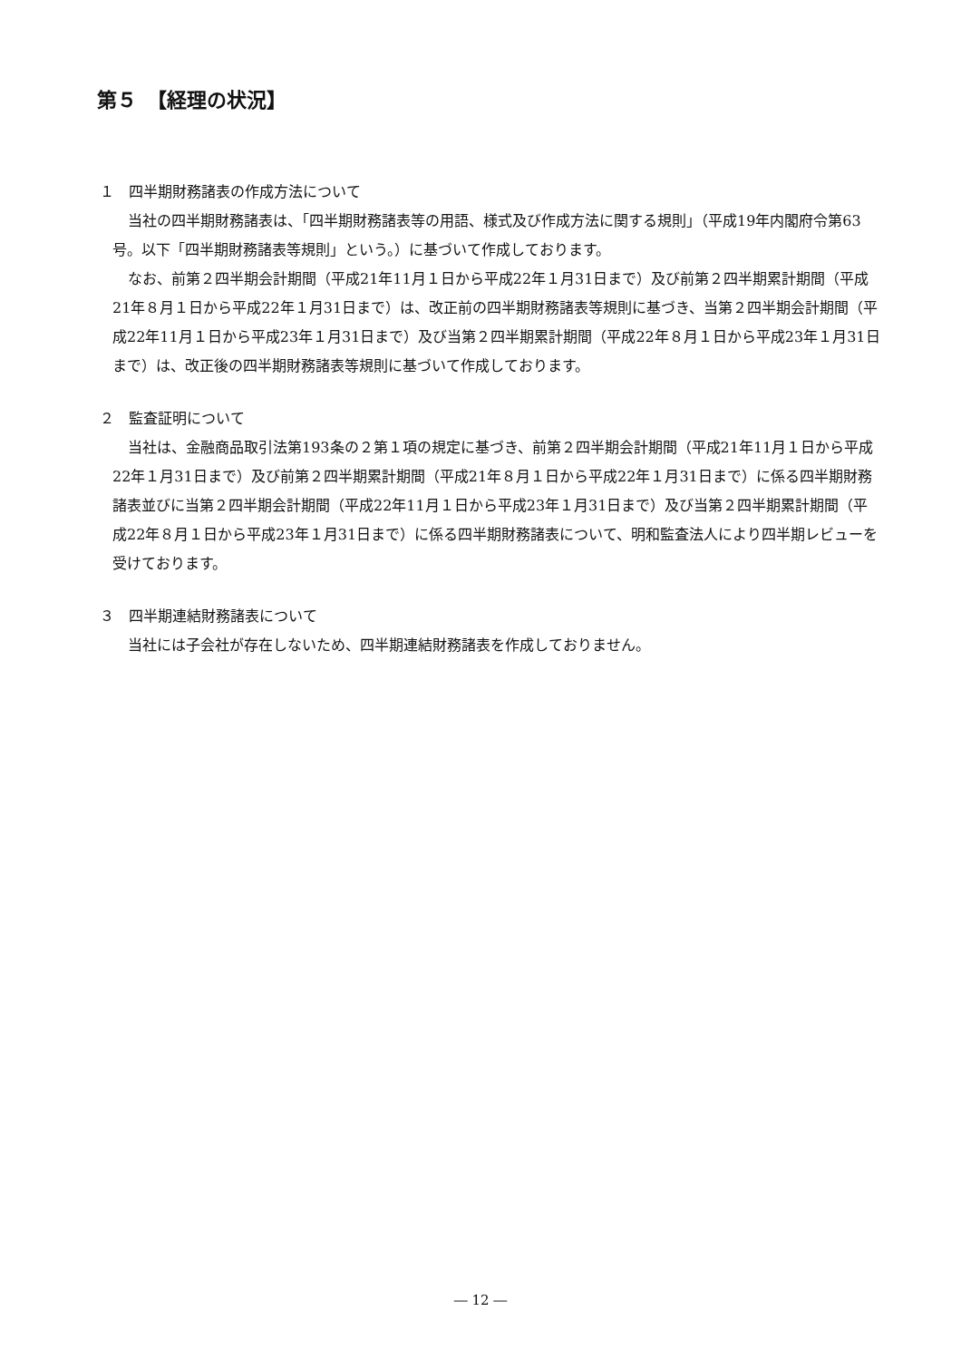第５　【経理の状況】
１　四半期財務諸表の作成方法について
当社の四半期財務諸表は、「四半期財務諸表等の用語、様式及び作成方法に関する規則」（平成19年内閣府令第63号。以下「四半期財務諸表等規則」という。）に基づいて作成しております。
なお、前第２四半期会計期間（平成21年11月１日から平成22年１月31日まで）及び前第２四半期累計期間（平成21年８月１日から平成22年１月31日まで）は、改正前の四半期財務諸表等規則に基づき、当第２四半期会計期間（平成22年11月１日から平成23年１月31日まで）及び当第２四半期累計期間（平成22年８月１日から平成23年１月31日まで）は、改正後の四半期財務諸表等規則に基づいて作成しております。
２　監査証明について
当社は、金融商品取引法第193条の２第１項の規定に基づき、前第２四半期会計期間（平成21年11月１日から平成22年１月31日まで）及び前第２四半期累計期間（平成21年８月１日から平成22年１月31日まで）に係る四半期財務諸表並びに当第２四半期会計期間（平成22年11月１日から平成23年１月31日まで）及び当第２四半期累計期間（平成22年８月１日から平成23年１月31日まで）に係る四半期財務諸表について、明和監査法人により四半期レビューを受けております。
３　四半期連結財務諸表について
当社には子会社が存在しないため、四半期連結財務諸表を作成しておりません。
― 12 ―